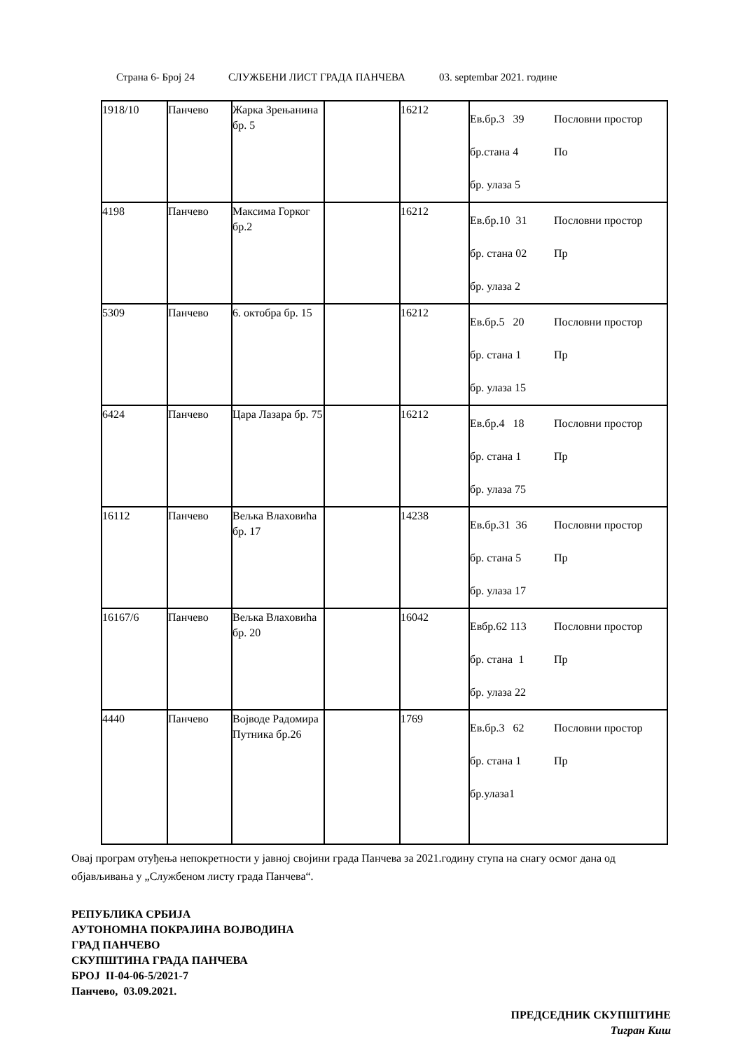Страна 6- Број 24 СЛУЖБЕНИ ЛИСТ ГРАДА ПАНЧЕВА 03. septembar 2021. године
| 1918/10 | Панчево | Жарка Зрењанина бр. 5 | | 16212 | Ев.бр.3 39 Пословни простор бр.стана 4 По бр. улаза 5 |
| 4198 | Панчево | Максима Горког бр.2 | | 16212 | Ев.бр.10 31 Пословни простор бр. стана 02 Пр бр. улаза 2 |
| 5309 | Панчево | 6. октобра бр. 15 | | 16212 | Ев.бр.5 20 Пословни простор бр. стана 1 Пр бр. улаза 15 |
| 6424 | Панчево | Цара Лазара бр. 75 | | 16212 | Ев.бр.4 18 Пословни простор бр. стана 1 Пр бр. улаза 75 |
| 16112 | Панчево | Вељка Влаховића бр. 17 | | 14238 | Ев.бр.31 36 Пословни простор бр. стана 5 Пр бр. улаза 17 |
| 16167/6 | Панчево | Вељка Влаховића бр. 20 | | 16042 | Евбр.62 113 Пословни простор бр. стана 1 Пр бр. улаза 22 |
| 4440 | Панчево | Војводе Радомира Путника бр.26 | | 1769 | Ев.бр.3 62 Пословни простор бр. стана 1 Пр бр.улаза1 |
Овај програм отуђења непокретности у јавној својини града Панчева за 2021.годину ступа на снагу осмог дана од објављивања у „Службеном листу града Панчева“.
РЕПУБЛИКА СРБИЈА
АУТОНОМНА ПОКРАЈИНА ВОЈВОДИНА
ГРАД ПАНЧЕВО
СКУПШТИНА ГРАДА ПАНЧЕВА
БРОЈ II-04-06-5/2021-7
Панчево, 03.09.2021.
ПРЕДСЕДНИК СКУПШТИНЕ
Тигран Киш